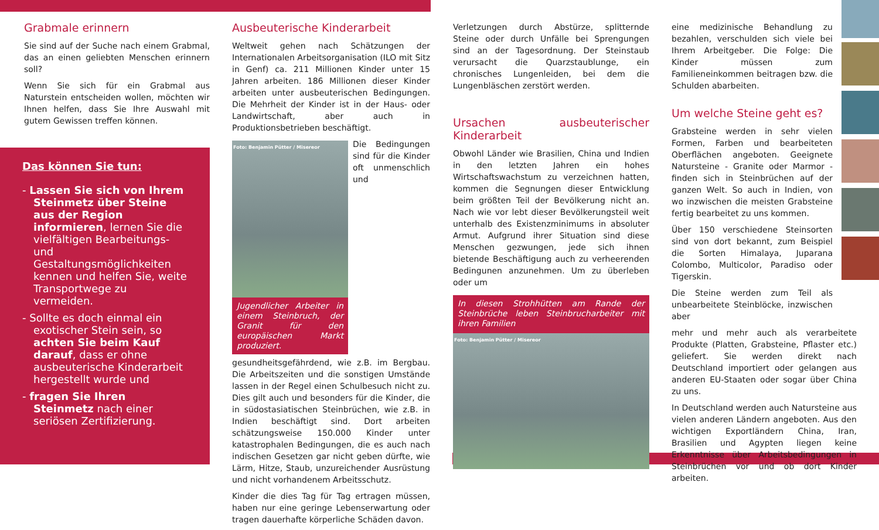Grabmale erinnern
Sie sind auf der Suche nach einem Grabmal, das an einen geliebten Menschen erinnern soll?
Wenn Sie sich für ein Grabmal aus Naturstein entscheiden wollen, möchten wir Ihnen helfen, dass Sie Ihre Auswahl mit gutem Gewissen treffen können.
Das können Sie tun:
- Lassen Sie sich von Ihrem Steinmetz über Steine aus der Region informieren, lernen Sie die vielfältigen Bearbeitungs- und Gestaltungsmöglichkeiten kennen und helfen Sie, weite Transportwege zu vermeiden.
- Sollte es doch einmal ein exotischer Stein sein, so achten Sie beim Kauf darauf, dass er ohne ausbeuterische Kinderarbeit hergestellt wurde und
- fragen Sie Ihren Steinmetz nach einer seriösen Zertifizierung.
Ausbeuterische Kinderarbeit
Weltweit gehen nach Schätzungen der Internationalen Arbeitsorganisation (ILO mit Sitz in Genf) ca. 211 Millionen Kinder unter 15 Jahren arbeiten. 186 Millionen dieser Kinder arbeiten unter ausbeuterischen Bedingungen. Die Mehrheit der Kinder ist in der Haus- oder Landwirtschaft, aber auch in Produktionsbetrieben beschäftigt.
Foto: Benjamin Pütter / Misereor
Jugendlicher Arbeiter in einem Steinbruch, der Granit für den europäischen Markt produziert.
Die Bedingungen sind für die Kinder oft unmenschlich und gesundheitsgefährdend, wie z.B. im Bergbau. Die Arbeitszeiten und die sonstigen Umstände lassen in der Regel einen Schulbesuch nicht zu. Dies gilt auch und besonders für die Kinder, die in südostasiatischen Steinbrüchen, wie z.B. in Indien beschäftigt sind. Dort arbeiten schätzungsweise 150.000 Kinder unter katastrophalen Bedingungen, die es auch nach indischen Gesetzen gar nicht geben dürfte, wie Lärm, Hitze, Staub, unzureichender Ausrüstung und nicht vorhandenem Arbeitsschutz.
Kinder die dies Tag für Tag ertragen müssen, haben nur eine geringe Lebenserwartung oder tragen dauerhafte körperliche Schäden davon.
Verletzungen durch Abstürze, splitternde Steine oder durch Unfälle bei Sprengungen sind an der Tagesordnung. Der Steinstaub verursacht die Quarzstaublunge, ein chronisches Lungenleiden, bei dem die Lungenbläschen zerstört werden.
Ursachen ausbeuterischer Kinderarbeit
Obwohl Länder wie Brasilien, China und Indien in den letzten Jahren ein hohes Wirtschaftswachstum zu verzeichnen hatten, kommen die Segnungen dieser Entwicklung beim größten Teil der Bevölkerung nicht an. Nach wie vor lebt dieser Bevölkerungsteil weit unterhalb des Existenzminimums in absoluter Armut. Aufgrund ihrer Situation sind diese Menschen gezwungen, jede sich ihnen bietende Beschäftigung auch zu verheerenden Bedingunen anzunehmen. Um zu überleben oder um
In diesen Strohhütten am Rande der Steinbrüche leben Steinbrucharbeiter mit ihren Familien
Foto: Benjamin Pütter / Misereor
eine medizinische Behandlung zu bezahlen, verschulden sich viele bei Ihrem Arbeitgeber. Die Folge: Die Kinder müssen zum Familieneinkommen beitragen bzw. die Schulden abarbeiten.
Um welche Steine geht es?
Grabsteine werden in sehr vielen Formen, Farben und bearbeiteten Oberflächen angeboten. Geeignete Natursteine - Granite oder Marmor - finden sich in Steinbrüchen auf der ganzen Welt. So auch in Indien, von wo inzwischen die meisten Grabsteine fertig bearbeitet zu uns kommen.
Über 150 verschiedene Steinsorten sind von dort bekannt, zum Beispiel die Sorten Himalaya, Juparana Colombo, Multicolor, Paradiso oder Tigerskin.
Die Steine werden zum Teil als unbearbeitete Steinblöcke, inzwischen aber
mehr und mehr auch als verarbeitete Produkte (Platten, Grabsteine, Pflaster etc.) geliefert. Sie werden direkt nach Deutschland importiert oder gelangen aus anderen EU-Staaten oder sogar über China zu uns.
In Deutschland werden auch Natursteine aus vielen anderen Ländern angeboten. Aus den wichtigen Exportländern China, Iran, Brasilien und Agypten liegen keine Erkenntnisse über Arbeitsbedingungen in Steinbrüchen vor und ob dort Kinder arbeiten.